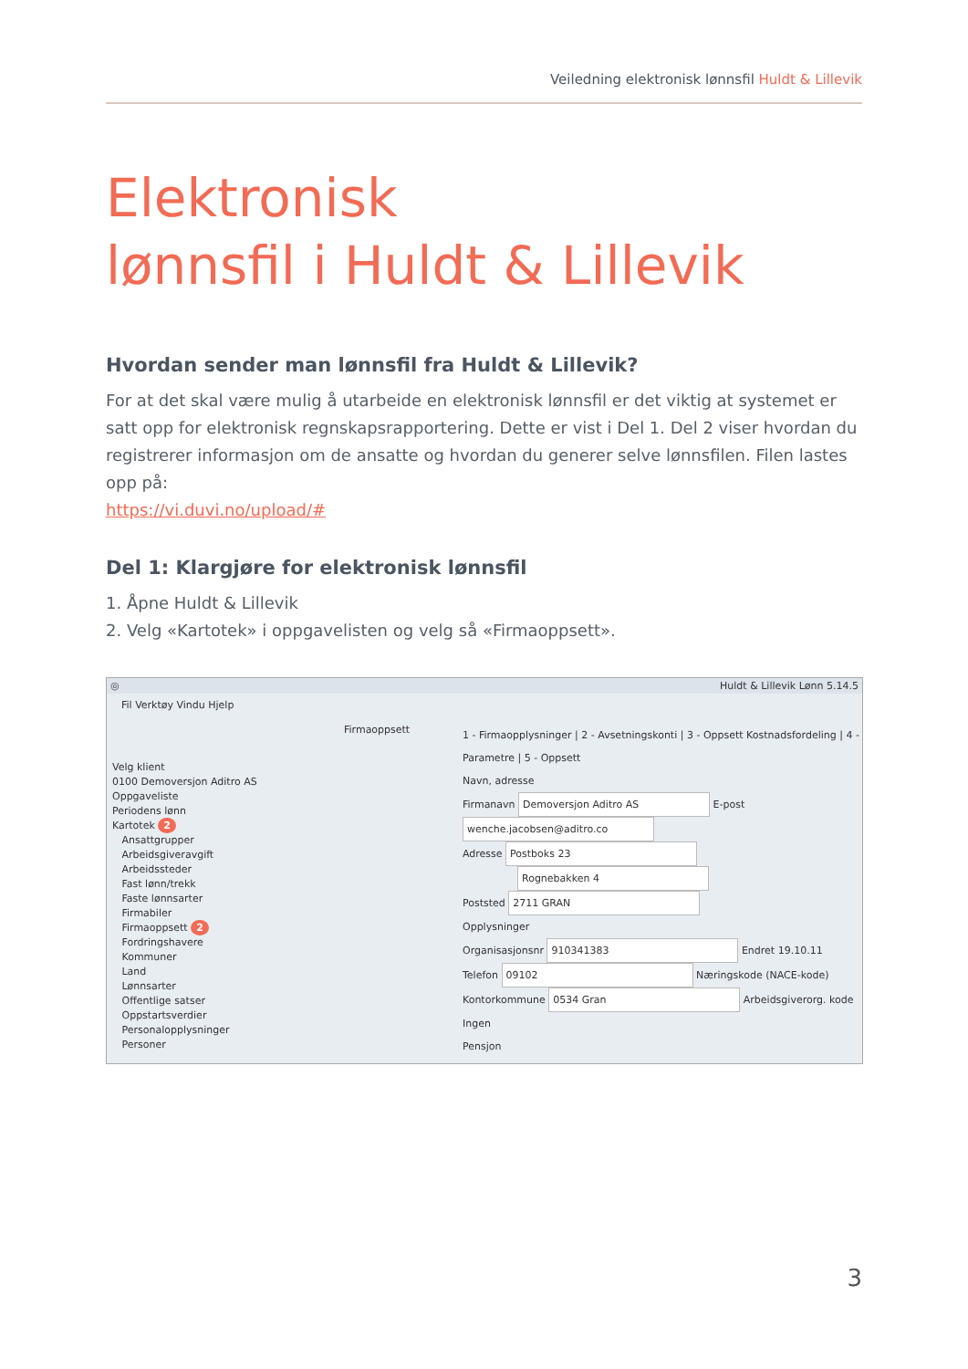Veiledning elektronisk lønnsfil Huldt & Lillevik
Elektronisk
lønnsfil i Huldt & Lillevik
Hvordan sender man lønnsfil fra Huldt & Lillevik?
For at det skal være mulig å utarbeide en elektronisk lønnsfil er det viktig at systemet er satt opp for elektronisk regnskapsrapportering. Dette er vist i Del 1. Del 2 viser hvordan du registrerer informasjon om de ansatte og hvordan du generer selve lønnsfilen. Filen lastes opp på:
https://vi.duvi.no/upload/#
Del 1: Klargjøre for elektronisk lønnsfil
1. Åpne Huldt & Lillevik
2. Velg «Kartotek» i oppgavelisten og velg så «Firmaoppsett».
◎ Huldt & Lillevik Lønn 5.14.5
Fil Verktøy Vindu Hjelp
Firmaoppsett
Velg klient
0100 Demoversjon Aditro AS
Oppgaveliste
Periodens lønn
Kartotek 2
Ansattgrupper
Arbeidsgiveravgift
Arbeidssteder
Fast lønn/trekk
Faste lønnsarter
Firmabiler
Firmaoppsett 2
Fordringshavere
Kommuner
Land
Lønnsarter
Offentlige satser
Oppstartsverdier
Personalopplysninger
Personer
1 - Firmaopplysninger | 2 - Avsetningskonti | 3 - Oppsett Kostnadsfordeling | 4 - Parametre | 5 - Oppsett
Navn, adresse
Firmanavn Demoversjon Aditro AS E-post wenche.jacobsen@aditro.co
Adresse Postboks 23
Rognebakken 4
Poststed 2711 GRAN
Opplysninger
Organisasjonsnr 910341383 Endret 19.10.11
Telefon 09102 Næringskode (NACE-kode)
Kontorkommune 0534 Gran Arbeidsgiverorg. kode Ingen
Pensjon
3